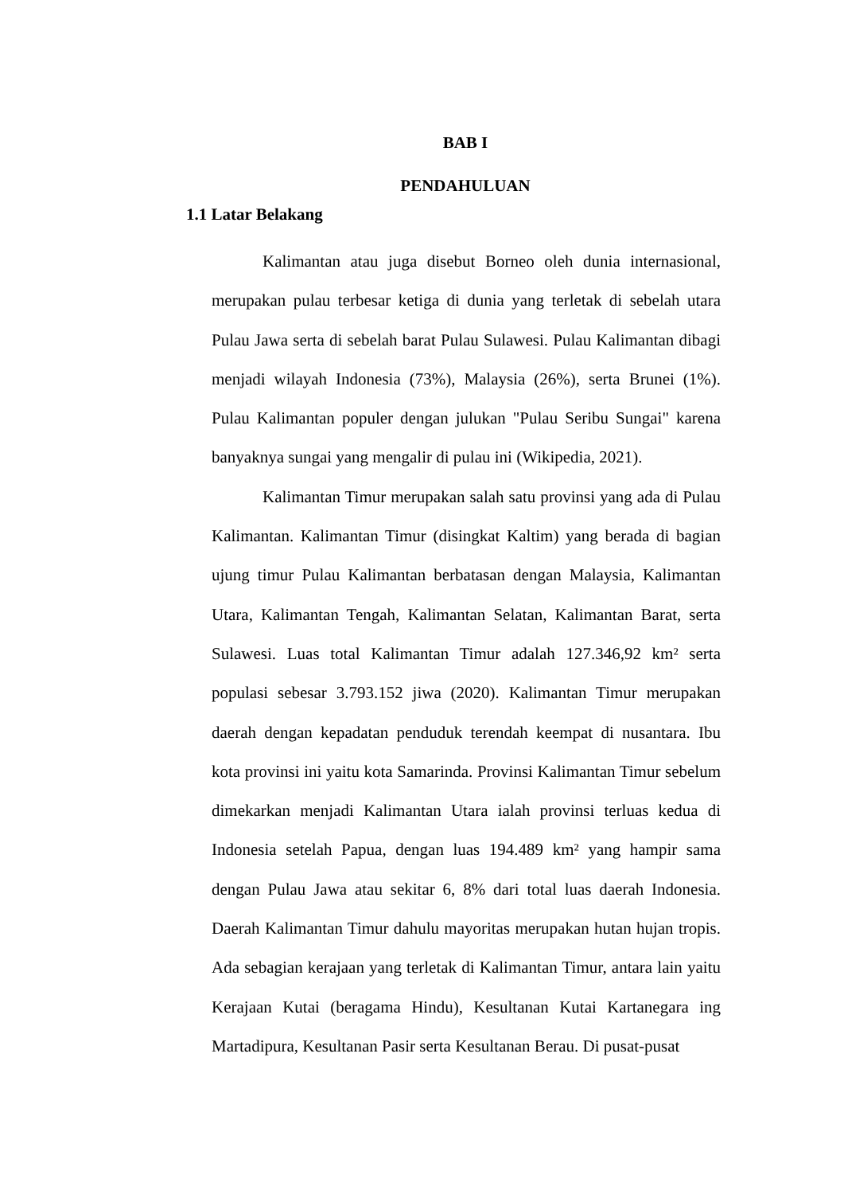BAB I
PENDAHULUAN
1.1 Latar Belakang
Kalimantan atau juga disebut Borneo oleh dunia internasional, merupakan pulau terbesar ketiga di dunia yang terletak di sebelah utara Pulau Jawa serta di sebelah barat Pulau Sulawesi. Pulau Kalimantan dibagi menjadi wilayah Indonesia (73%), Malaysia (26%), serta Brunei (1%). Pulau Kalimantan populer dengan julukan "Pulau Seribu Sungai" karena banyaknya sungai yang mengalir di pulau ini (Wikipedia, 2021).
Kalimantan Timur merupakan salah satu provinsi yang ada di Pulau Kalimantan. Kalimantan Timur (disingkat Kaltim) yang berada di bagian ujung timur Pulau Kalimantan berbatasan dengan Malaysia, Kalimantan Utara, Kalimantan Tengah, Kalimantan Selatan, Kalimantan Barat, serta Sulawesi. Luas total Kalimantan Timur adalah 127.346,92 km² serta populasi sebesar 3.793.152 jiwa (2020). Kalimantan Timur merupakan daerah dengan kepadatan penduduk terendah keempat di nusantara. Ibu kota provinsi ini yaitu kota Samarinda. Provinsi Kalimantan Timur sebelum dimekarkan menjadi Kalimantan Utara ialah provinsi terluas kedua di Indonesia setelah Papua, dengan luas 194.489 km² yang hampir sama dengan Pulau Jawa atau sekitar 6, 8% dari total luas daerah Indonesia. Daerah Kalimantan Timur dahulu mayoritas merupakan hutan hujan tropis. Ada sebagian kerajaan yang terletak di Kalimantan Timur, antara lain yaitu Kerajaan Kutai (beragama Hindu), Kesultanan Kutai Kartanegara ing Martadipura, Kesultanan Pasir serta Kesultanan Berau. Di pusat-pusat